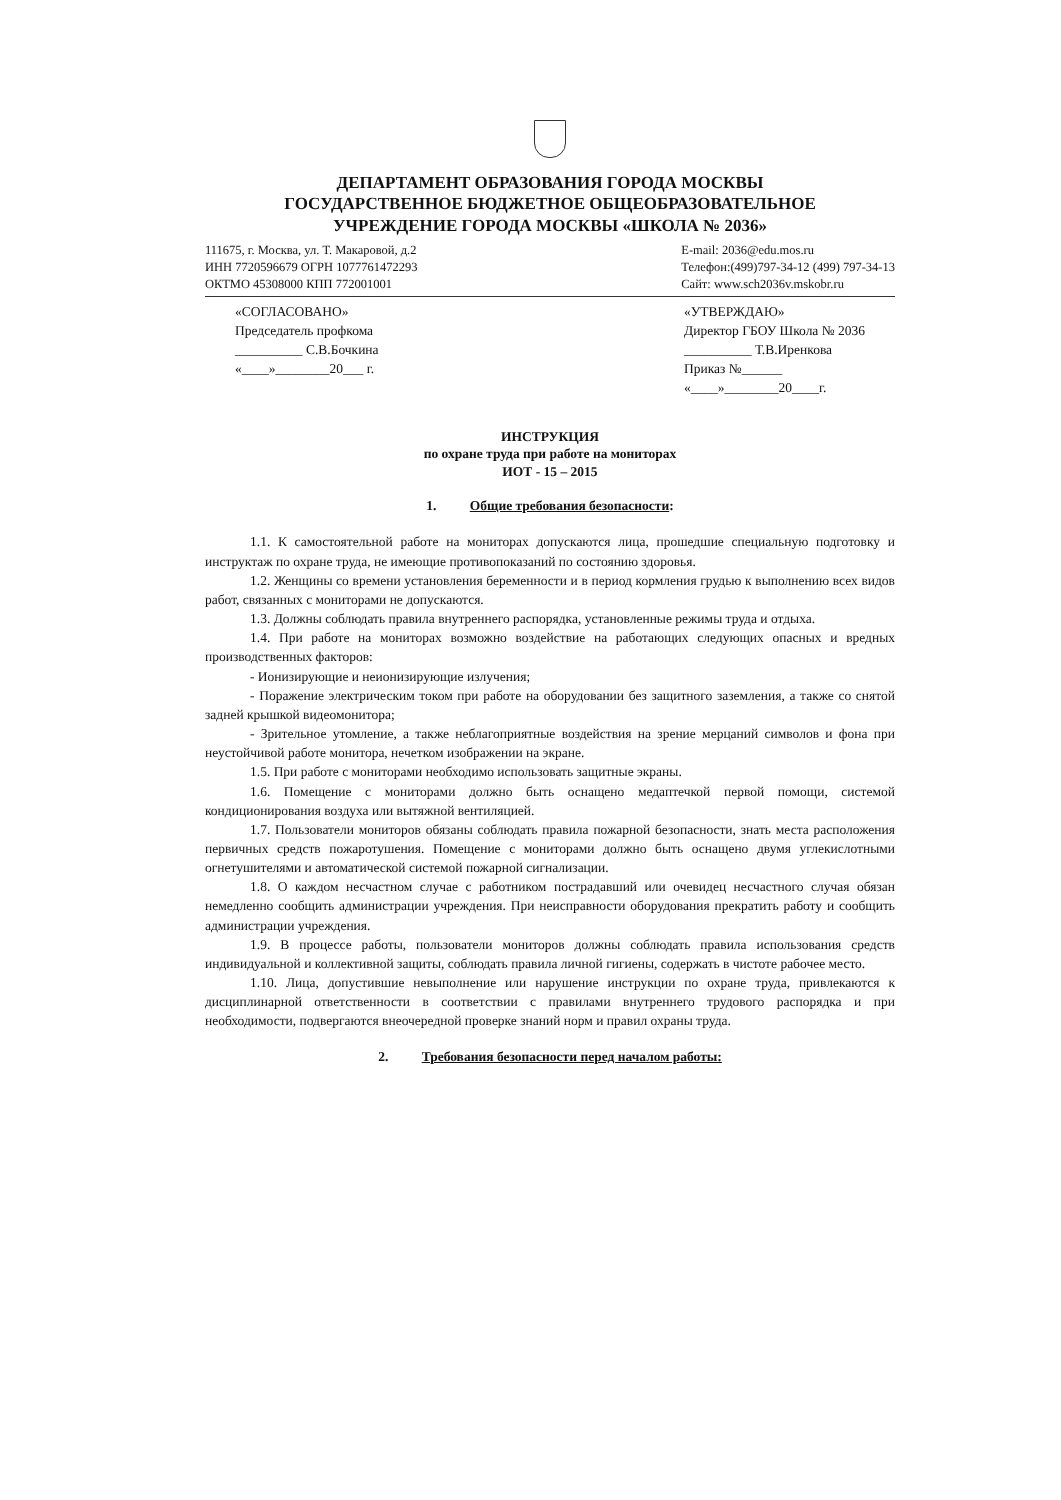ДЕПАРТАМЕНТ ОБРАЗОВАНИЯ ГОРОДА МОСКВЫ
ГОСУДАРСТВЕННОЕ БЮДЖЕТНОЕ ОБЩЕОБРАЗОВАТЕЛЬНОЕ
УЧРЕЖДЕНИЕ ГОРОДА МОСКВЫ «ШКОЛА № 2036»
111675, г. Москва, ул. Т. Макаровой, д.2
ИНН 7720596679 ОГРН 1077761472293
ОКТМО 45308000 КПП 772001001
E-mail: 2036@edu.mos.ru
Телефон:(499)797-34-12 (499) 797-34-13
Сайт: www.sch2036v.mskobr.ru
«СОГЛАСОВАНО»
Председатель профкома
__________ С.В.Бочкина
«____»________20___ г.
«УТВЕРЖДАЮ»
Директор ГБОУ Школа № 2036
__________ Т.В.Иренкова
Приказ №______
«____»________20____г.
ИНСТРУКЦИЯ
по охране труда при работе на мониторах
ИОТ - 15 – 2015
1. Общие требования безопасности:
1.1. К самостоятельной работе на мониторах допускаются лица, прошедшие специальную подготовку и инструктаж по охране труда, не имеющие противопоказаний по состоянию здоровья.
1.2. Женщины со времени установления беременности и в период кормления грудью к выполнению всех видов работ, связанных с мониторами не допускаются.
1.3. Должны соблюдать правила внутреннего распорядка, установленные режимы труда и отдыха.
1.4. При работе на мониторах возможно воздействие на работающих следующих опасных и вредных производственных факторов:
- Ионизирующие и неионизирующие излучения;
- Поражение электрическим током при работе на оборудовании без защитного заземления, а также со снятой задней крышкой видеомонитора;
- Зрительное утомление, а также неблагоприятные воздействия на зрение мерцаний символов и фона при неустойчивой работе монитора, нечетком изображении на экране.
1.5. При работе с мониторами необходимо использовать защитные экраны.
1.6. Помещение с мониторами должно быть оснащено медаптечкой первой помощи, системой кондиционирования воздуха или вытяжной вентиляцией.
1.7. Пользователи мониторов обязаны соблюдать правила пожарной безопасности, знать места расположения первичных средств пожаротушения. Помещение с мониторами должно быть оснащено двумя углекислотными огнетушителями и автоматической системой пожарной сигнализации.
1.8. О каждом несчастном случае с работником пострадавший или очевидец несчастного случая обязан немедленно сообщить администрации учреждения. При неисправности оборудования прекратить работу и сообщить администрации учреждения.
1.9. В процессе работы, пользователи мониторов должны соблюдать правила использования средств индивидуальной и коллективной защиты, соблюдать правила личной гигиены, содержать в чистоте рабочее место.
1.10. Лица, допустившие невыполнение или нарушение инструкции по охране труда, привлекаются к дисциплинарной ответственности в соответствии с правилами внутреннего трудового распорядка и при необходимости, подвергаются внеочередной проверке знаний норм и правил охраны труда.
2. Требования безопасности перед началом работы: